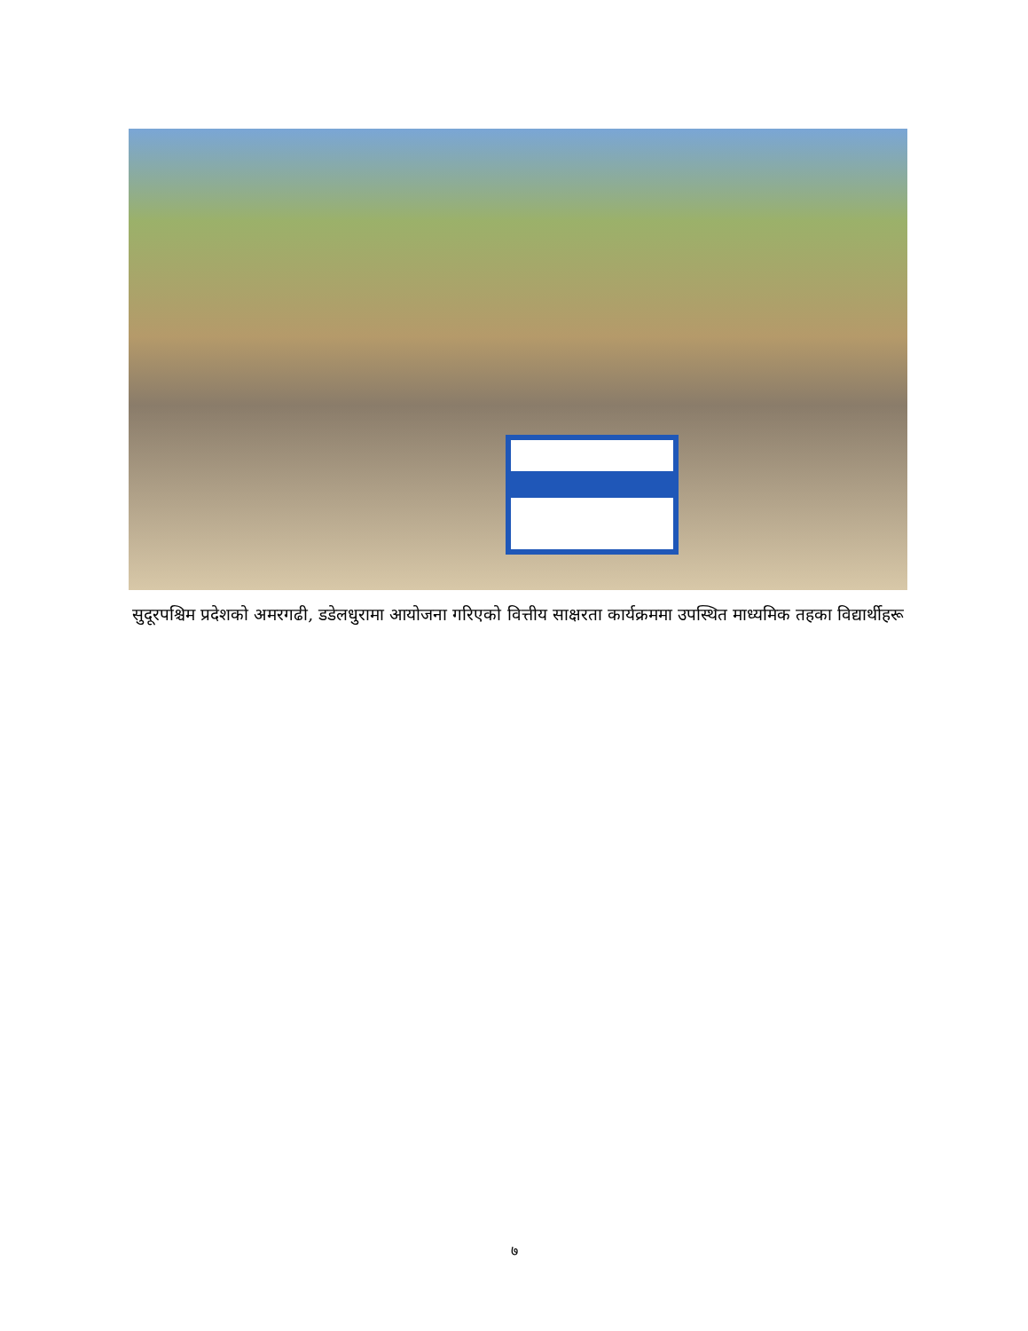सुदूरपश्चिम प्रदेशको अमरगढी, डडेलधुरामा आयोजना गरिएको वित्तीय साक्षरता कार्यक्रममा उपस्थित माध्यमिक तहका विद्यार्थीहरू
७